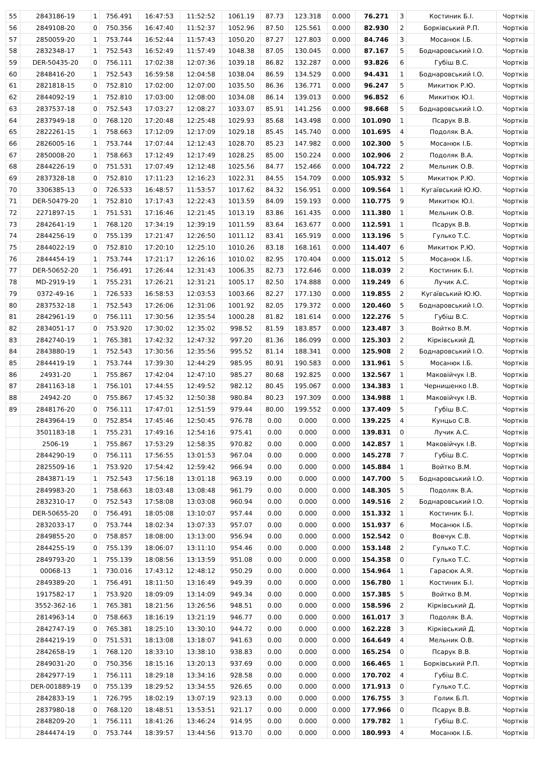| 55 | 2843186-19 | 1 | 756.491 | 16:47:53 | 11:52:52 | 1061.19 | 87.73 | 123.318 | 0.000 | 76.271 | 3 | Костиник Б.І. | Чортків |
| 56 | 2849108-20 | 0 | 750.356 | 16:47:40 | 11:52:37 | 1052.96 | 87.50 | 125.561 | 0.000 | 82.930 | 2 | Борківський Р.П. | Чортків |
| 57 | 2850059-20 | 1 | 753.744 | 16:52:44 | 11:57:43 | 1050.20 | 87.27 | 127.803 | 0.000 | 84.746 | 3 | Мосанюк І.Б. | Чортків |
| 58 | 2832348-17 | 1 | 752.543 | 16:52:49 | 11:57:49 | 1048.38 | 87.05 | 130.045 | 0.000 | 87.167 | 5 | Боднаровський І.О. | Чортків |
| 59 | DER-50435-20 | 0 | 756.111 | 17:02:38 | 12:07:36 | 1039.18 | 86.82 | 132.287 | 0.000 | 93.826 | 6 | Губіш В.С. | Чортків |
| 60 | 2848416-20 | 1 | 752.543 | 16:59:58 | 12:04:58 | 1038.04 | 86.59 | 134.529 | 0.000 | 94.431 | 1 | Боднаровський І.О. | Чортків |
| 61 | 2821818-15 | 0 | 752.810 | 17:02:00 | 12:07:00 | 1035.50 | 86.36 | 136.771 | 0.000 | 96.247 | 5 | Микитюк Р.Ю. | Чортків |
| 62 | 2844092-19 | 1 | 752.810 | 17:03:00 | 12:08:00 | 1034.08 | 86.14 | 139.013 | 0.000 | 96.852 | 6 | Микитюк Ю.І. | Чортків |
| 63 | 2837537-18 | 0 | 752.543 | 17:03:27 | 12:08:27 | 1033.07 | 85.91 | 141.256 | 0.000 | 98.668 | 5 | Боднаровський І.О. | Чортків |
| 64 | 2837949-18 | 0 | 768.120 | 17:20:48 | 12:25:48 | 1029.93 | 85.68 | 143.498 | 0.000 | 101.090 | 1 | Псарук В.В. | Чортків |
| 65 | 2822261-15 | 1 | 758.663 | 17:12:09 | 12:17:09 | 1029.18 | 85.45 | 145.740 | 0.000 | 101.695 | 4 | Подоляк В.А. | Чортків |
| 66 | 2826005-16 | 1 | 753.744 | 17:07:44 | 12:12:43 | 1028.70 | 85.23 | 147.982 | 0.000 | 102.300 | 5 | Мосанюк І.Б. | Чортків |
| 67 | 2850008-20 | 1 | 758.663 | 17:12:49 | 12:17:49 | 1028.25 | 85.00 | 150.224 | 0.000 | 102.906 | 2 | Подоляк В.А. | Чортків |
| 68 | 2844226-19 | 0 | 751.531 | 17:07:49 | 12:12:48 | 1025.56 | 84.77 | 152.466 | 0.000 | 104.722 | 2 | Мельник О.В. | Чортків |
| 69 | 2837328-18 | 0 | 752.810 | 17:11:23 | 12:16:23 | 1022.31 | 84.55 | 154.709 | 0.000 | 105.932 | 5 | Микитюк Р.Ю. | Чортків |
| 70 | 3306385-13 | 0 | 726.533 | 16:48:57 | 11:53:57 | 1017.62 | 84.32 | 156.951 | 0.000 | 109.564 | 1 | Кугаївський Ю.Ю. | Чортків |
| 71 | DER-50479-20 | 1 | 752.810 | 17:17:43 | 12:22:43 | 1013.59 | 84.09 | 159.193 | 0.000 | 110.775 | 9 | Микитюк Ю.І. | Чортків |
| 72 | 2271897-15 | 1 | 751.531 | 17:16:46 | 12:21:45 | 1013.19 | 83.86 | 161.435 | 0.000 | 111.380 | 1 | Мельник О.В. | Чортків |
| 73 | 2842641-19 | 1 | 768.120 | 17:34:19 | 12:39:19 | 1011.59 | 83.64 | 163.677 | 0.000 | 112.591 | 1 | Псарук В.В. | Чортків |
| 74 | 2844256-19 | 0 | 755.139 | 17:21:47 | 12:26:50 | 1011.12 | 83.41 | 165.919 | 0.000 | 113.196 | 5 | Гулько Т.С. | Чортків |
| 75 | 2844022-19 | 0 | 752.810 | 17:20:10 | 12:25:10 | 1010.26 | 83.18 | 168.161 | 0.000 | 114.407 | 6 | Микитюк Р.Ю. | Чортків |
| 76 | 2844454-19 | 1 | 753.744 | 17:21:17 | 12:26:16 | 1010.02 | 82.95 | 170.404 | 0.000 | 115.012 | 5 | Мосанюк І.Б. | Чортків |
| 77 | DER-50652-20 | 1 | 756.491 | 17:26:44 | 12:31:43 | 1006.35 | 82.73 | 172.646 | 0.000 | 118.039 | 2 | Костиник Б.І. | Чортків |
| 78 | MD-2919-19 | 1 | 755.231 | 17:26:21 | 12:31:21 | 1005.17 | 82.50 | 174.888 | 0.000 | 119.249 | 6 | Лучик А.С. | Чортків |
| 79 | 0372-49-16 | 1 | 726.533 | 16:58:53 | 12:03:53 | 1003.66 | 82.27 | 177.130 | 0.000 | 119.855 | 2 | Кугаївський Ю.Ю. | Чортків |
| 80 | 2837532-18 | 1 | 752.543 | 17:26:06 | 12:31:06 | 1001.92 | 82.05 | 179.372 | 0.000 | 120.460 | 5 | Боднаровський І.О. | Чортків |
| 81 | 2842961-19 | 0 | 756.111 | 17:30:56 | 12:35:54 | 1000.28 | 81.82 | 181.614 | 0.000 | 122.276 | 5 | Губіш В.С. | Чортків |
| 82 | 2834051-17 | 0 | 753.920 | 17:30:02 | 12:35:02 | 998.52 | 81.59 | 183.857 | 0.000 | 123.487 | 3 | Войтко В.М. | Чортків |
| 83 | 2842740-19 | 1 | 765.381 | 17:42:32 | 12:47:32 | 997.20 | 81.36 | 186.099 | 0.000 | 125.303 | 2 | Кірківський Д. | Чортків |
| 84 | 2843880-19 | 1 | 752.543 | 17:30:56 | 12:35:56 | 995.52 | 81.14 | 188.341 | 0.000 | 125.908 | 2 | Боднаровський І.О. | Чортків |
| 85 | 2844419-19 | 1 | 753.744 | 17:39:30 | 12:44:29 | 985.95 | 80.91 | 190.583 | 0.000 | 131.961 | 5 | Мосанюк І.Б. | Чортків |
| 86 | 24931-20 | 1 | 755.867 | 17:42:04 | 12:47:10 | 985.27 | 80.68 | 192.825 | 0.000 | 132.567 | 1 | Маковійчук І.В. | Чортків |
| 87 | 2841163-18 | 1 | 756.101 | 17:44:55 | 12:49:52 | 982.12 | 80.45 | 195.067 | 0.000 | 134.383 | 1 | Чернишенко І.В. | Чортків |
| 88 | 24942-20 | 0 | 755.867 | 17:45:32 | 12:50:38 | 980.84 | 80.23 | 197.309 | 0.000 | 134.988 | 1 | Маковійчук І.В. | Чортків |
| 89 | 2848176-20 | 0 | 756.111 | 17:47:01 | 12:51:59 | 979.44 | 80.00 | 199.552 | 0.000 | 137.409 | 5 | Губіш В.С. | Чортків |
| | 2843964-19 | 0 | 752.854 | 17:45:46 | 12:50:45 | 976.78 | 0.00 | 0.000 | 0.000 | 139.225 | 4 | Кунцьо С.В. | Чортків |
| | 3501183-18 | 1 | 755.231 | 17:49:16 | 12:54:16 | 975.41 | 0.00 | 0.000 | 0.000 | 139.831 | 0 | Лучик А.С. | Чортків |
| | 2506-19 | 1 | 755.867 | 17:53:29 | 12:58:35 | 970.82 | 0.00 | 0.000 | 0.000 | 142.857 | 1 | Маковійчук І.В. | Чортків |
| | 2844290-19 | 0 | 756.111 | 17:56:55 | 13:01:53 | 967.04 | 0.00 | 0.000 | 0.000 | 145.278 | 7 | Губіш В.С. | Чортків |
| | 2825509-16 | 1 | 753.920 | 17:54:42 | 12:59:42 | 966.94 | 0.00 | 0.000 | 0.000 | 145.884 | 1 | Войтко В.М. | Чортків |
| | 2843871-19 | 1 | 752.543 | 17:56:18 | 13:01:18 | 963.19 | 0.00 | 0.000 | 0.000 | 147.700 | 5 | Боднаровський І.О. | Чортків |
| | 2849983-20 | 1 | 758.663 | 18:03:48 | 13:08:48 | 961.79 | 0.00 | 0.000 | 0.000 | 148.305 | 5 | Подоляк В.А. | Чортків |
| | 2832310-17 | 0 | 752.543 | 17:58:08 | 13:03:08 | 960.94 | 0.00 | 0.000 | 0.000 | 149.516 | 2 | Боднаровський І.О. | Чортків |
| | DER-50655-20 | 0 | 756.491 | 18:05:08 | 13:10:07 | 957.44 | 0.00 | 0.000 | 0.000 | 151.332 | 1 | Костиник Б.І. | Чортків |
| | 2832033-17 | 0 | 753.744 | 18:02:34 | 13:07:33 | 957.07 | 0.00 | 0.000 | 0.000 | 151.937 | 6 | Мосанюк І.Б. | Чортків |
| | 2849855-20 | 0 | 758.857 | 18:08:00 | 13:13:00 | 956.94 | 0.00 | 0.000 | 0.000 | 152.542 | 0 | Вовчук С.В. | Чортків |
| | 2844255-19 | 0 | 755.139 | 18:06:07 | 13:11:10 | 954.46 | 0.00 | 0.000 | 0.000 | 153.148 | 2 | Гулько Т.С. | Чортків |
| | 2849793-20 | 1 | 755.139 | 18:08:56 | 13:13:59 | 951.08 | 0.00 | 0.000 | 0.000 | 154.358 | 0 | Гулько Т.С. | Чортків |
| | 00068-13 | 1 | 730.016 | 17:43:12 | 12:48:12 | 950.29 | 0.00 | 0.000 | 0.000 | 154.964 | 1 | Гарасюк А.Я. | Чортків |
| | 2849389-20 | 1 | 756.491 | 18:11:50 | 13:16:49 | 949.39 | 0.00 | 0.000 | 0.000 | 156.780 | 1 | Костиник Б.І. | Чортків |
| | 1917582-17 | 1 | 753.920 | 18:09:09 | 13:14:09 | 949.34 | 0.00 | 0.000 | 0.000 | 157.385 | 5 | Войтко В.М. | Чортків |
| | 3552-362-16 | 1 | 765.381 | 18:21:56 | 13:26:56 | 948.51 | 0.00 | 0.000 | 0.000 | 158.596 | 2 | Кірківський Д. | Чортків |
| | 2814963-14 | 0 | 758.663 | 18:16:19 | 13:21:19 | 946.77 | 0.00 | 0.000 | 0.000 | 161.017 | 3 | Подоляк В.А. | Чортків |
| | 2842747-19 | 0 | 765.381 | 18:25:10 | 13:30:10 | 944.72 | 0.00 | 0.000 | 0.000 | 162.228 | 3 | Кірківський Д. | Чортків |
| | 2844219-19 | 0 | 751.531 | 18:13:08 | 13:18:07 | 941.63 | 0.00 | 0.000 | 0.000 | 164.649 | 4 | Мельник О.В. | Чортків |
| | 2842658-19 | 1 | 768.120 | 18:33:10 | 13:38:10 | 938.83 | 0.00 | 0.000 | 0.000 | 165.254 | 0 | Псарук В.В. | Чортків |
| | 2849031-20 | 0 | 750.356 | 18:15:16 | 13:20:13 | 937.69 | 0.00 | 0.000 | 0.000 | 166.465 | 1 | Борківський Р.П. | Чортків |
| | 2842977-19 | 1 | 756.111 | 18:29:18 | 13:34:16 | 928.58 | 0.00 | 0.000 | 0.000 | 170.702 | 4 | Губіш В.С. | Чортків |
| | DER-001889-19 | 0 | 755.139 | 18:29:52 | 13:34:55 | 926.65 | 0.00 | 0.000 | 0.000 | 171.913 | 0 | Гулько Т.С. | Чортків |
| | 2842833-19 | 1 | 726.795 | 18:02:19 | 13:07:19 | 923.13 | 0.00 | 0.000 | 0.000 | 176.755 | 3 | Голик Б.П. | Чортків |
| | 2837980-18 | 0 | 768.120 | 18:48:51 | 13:53:51 | 921.17 | 0.00 | 0.000 | 0.000 | 177.966 | 0 | Псарук В.В. | Чортків |
| | 2848209-20 | 1 | 756.111 | 18:41:26 | 13:46:24 | 914.95 | 0.00 | 0.000 | 0.000 | 179.782 | 1 | Губіш В.С. | Чортків |
| | 2844474-19 | 0 | 753.744 | 18:39:57 | 13:44:56 | 913.70 | 0.00 | 0.000 | 0.000 | 180.993 | 4 | Мосанюк І.Б. | Чортків |